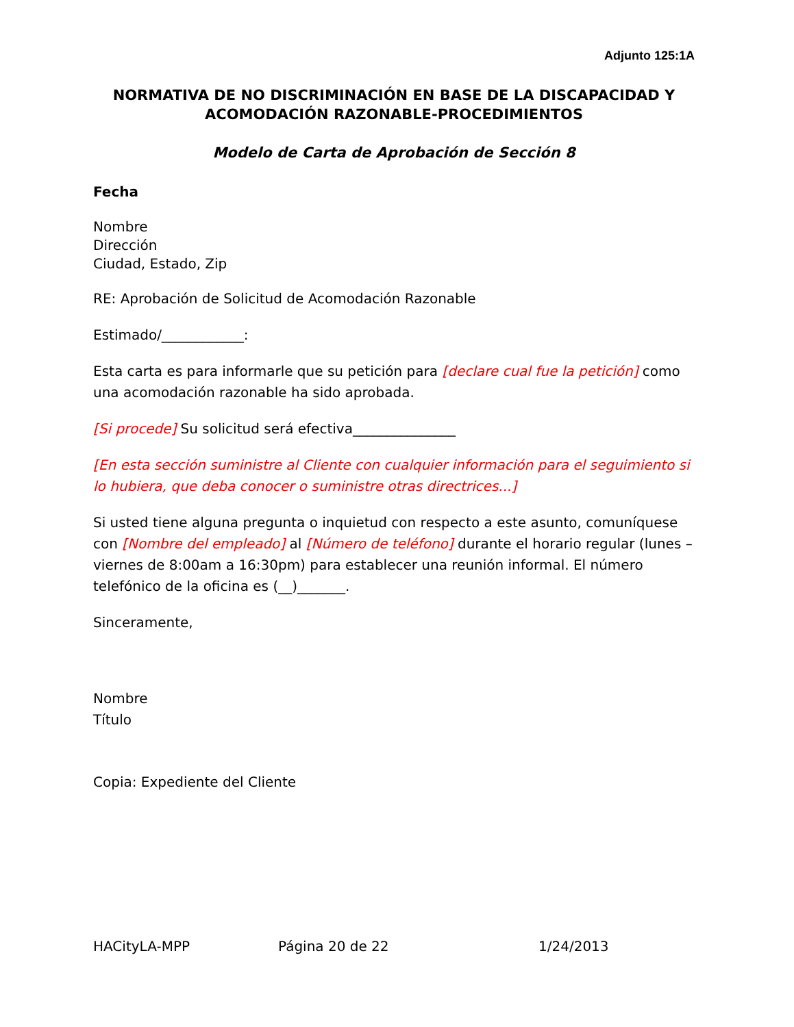Adjunto 125:1A
NORMATIVA DE NO DISCRIMINACIÓN EN BASE DE LA DISCAPACIDAD Y ACOMODACIÓN RAZONABLE-PROCEDIMIENTOS
Modelo de Carta de Aprobación de Sección 8
Fecha
Nombre
Dirección
Ciudad, Estado, Zip
RE: Aprobación de Solicitud de Acomodación Razonable
Estimado/____________:
Esta carta es para informarle que su petición para [declare cual fue la petición] como una acomodación razonable ha sido aprobada.
[Si procede] Su solicitud será efectiva_______________
[En esta sección suministre al Cliente con cualquier información para el seguimiento si lo hubiera, que deba conocer o suministre otras directrices...]
Si usted tiene alguna pregunta o inquietud con respecto a este asunto, comuníquese con [Nombre del empleado] al [Número de teléfono] durante el horario regular (lunes – viernes de 8:00am a 16:30pm) para establecer una reunión informal. El número telefónico de la oficina es (__)_______.
Sinceramente,
Nombre
Título
Copia: Expediente del Cliente
HACityLA-MPP Página 20 de 22 1/24/2013